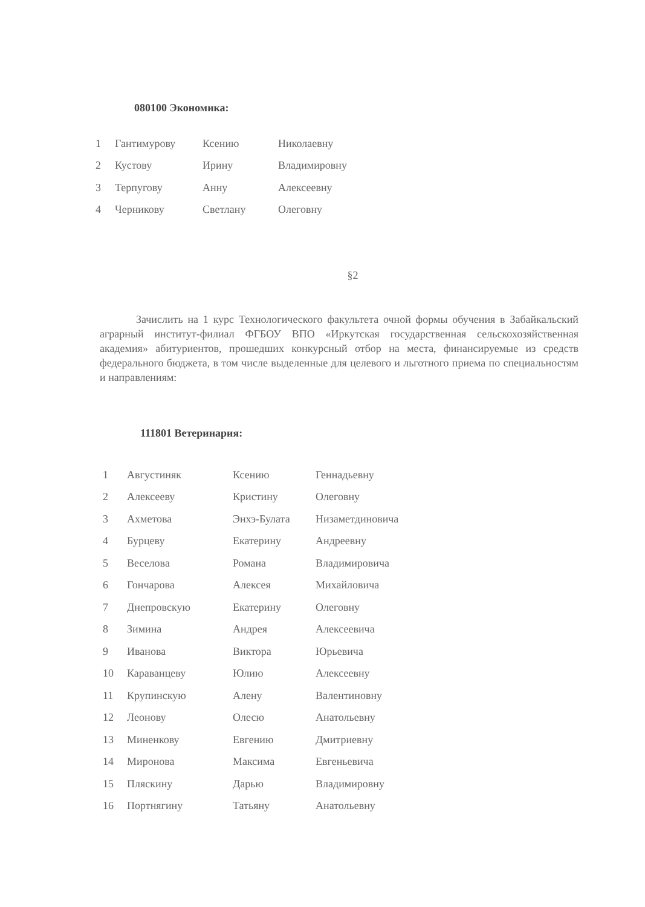080100 Экономика:
| 1 | Гантимурову | Ксению | Николаевну |
| 2 | Кустову | Ирину | Владимировну |
| 3 | Терпугову | Анну | Алексеевну |
| 4 | Черникову | Светлану | Олеговну |
§2
Зачислить на 1 курс Технологического факультета очной формы обучения в Забайкальский аграрный институт-филиал ФГБОУ ВПО «Иркутская государственная сельскохозяйственная академия» абитуриентов, прошедших конкурсный отбор на места, финансируемые из средств федерального бюджета, в том числе выделенные для целевого и льготного приема по специальностям и направлениям:
111801 Ветеринария:
| 1 | Августиняк | Ксению | Геннадьевну |
| 2 | Алексееву | Кристину | Олеговну |
| 3 | Ахметова | Энхэ-Булата | Низаметдиновича |
| 4 | Бурцеву | Екатерину | Андреевну |
| 5 | Веселова | Романа | Владимировича |
| 6 | Гончарова | Алексея | Михайловича |
| 7 | Днепровскую | Екатерину | Олеговну |
| 8 | Зимина | Андрея | Алексеевича |
| 9 | Иванова | Виктора | Юрьевича |
| 10 | Караванцеву | Юлию | Алексеевну |
| 11 | Крупинскую | Алену | Валентиновну |
| 12 | Леонову | Олесю | Анатольевну |
| 13 | Миненкову | Евгению | Дмитриевну |
| 14 | Миронова | Максима | Евгеньевича |
| 15 | Пляскину | Дарью | Владимировну |
| 16 | Портнягину | Татьяну | Анатольевну |